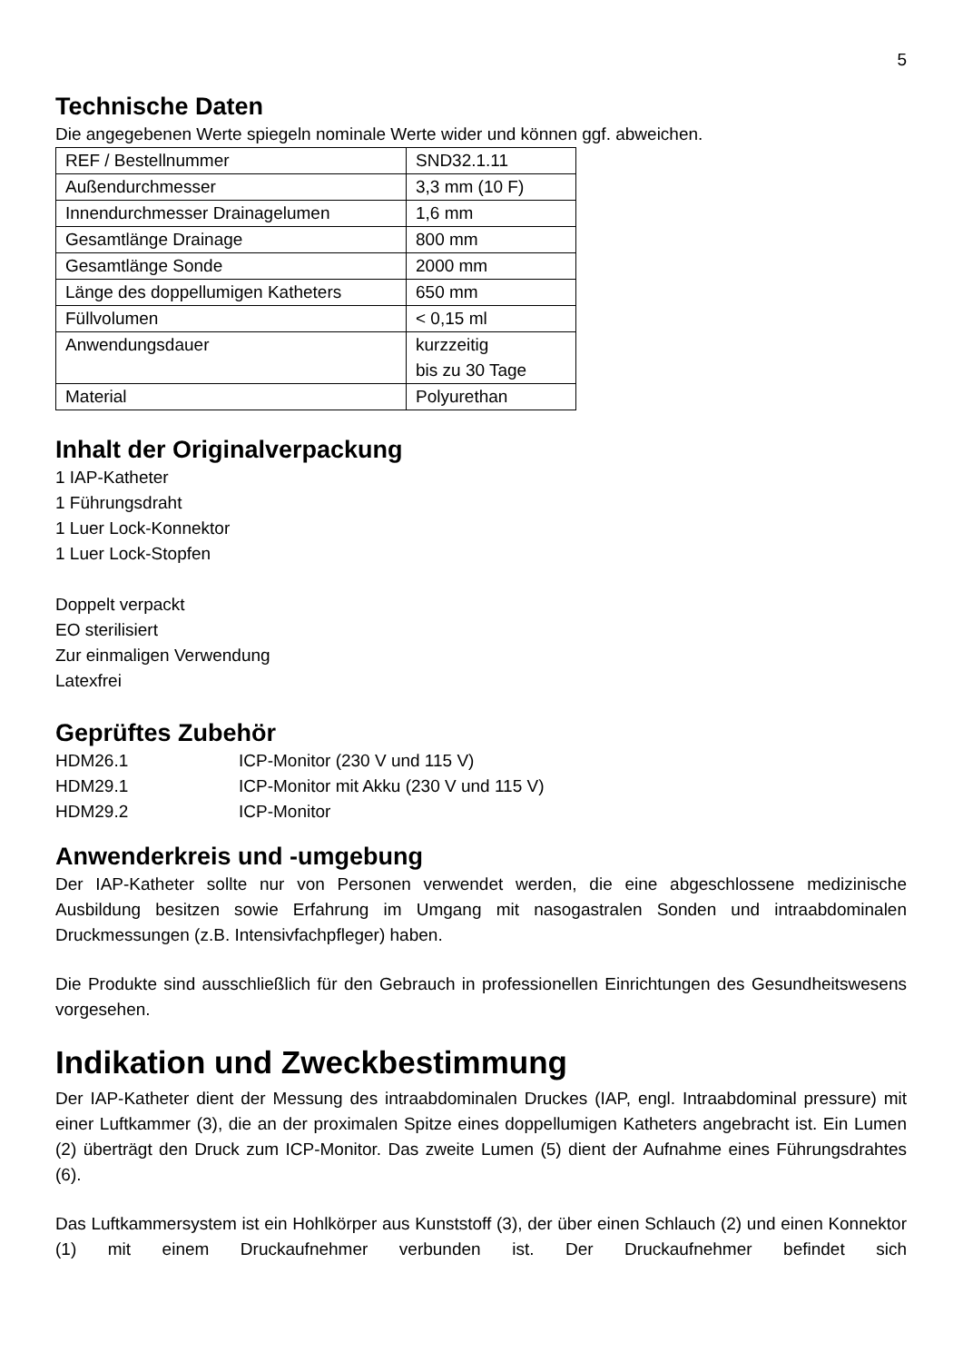5
Technische Daten
Die angegebenen Werte spiegeln nominale Werte wider und können ggf. abweichen.
| REF / Bestellnummer | SND32.1.11 |
| Außendurchmesser | 3,3 mm (10 F) |
| Innendurchmesser Drainagelumen | 1,6 mm |
| Gesamtlänge Drainage | 800 mm |
| Gesamtlänge Sonde | 2000 mm |
| Länge des doppellumigen Katheters | 650 mm |
| Füllvolumen | < 0,15 ml |
| Anwendungsdauer | kurzzeitig bis zu 30 Tage |
| Material | Polyurethan |
Inhalt der Originalverpackung
1 IAP-Katheter
1 Führungsdraht
1 Luer Lock-Konnektor
1 Luer Lock-Stopfen
Doppelt verpackt
EO sterilisiert
Zur einmaligen Verwendung
Latexfrei
Geprüftes Zubehör
| HDM26.1 | ICP-Monitor (230 V und 115 V) |
| HDM29.1 | ICP-Monitor mit Akku (230 V und 115 V) |
| HDM29.2 | ICP-Monitor |
Anwenderkreis und -umgebung
Der IAP-Katheter sollte nur von Personen verwendet werden, die eine abgeschlossene medizinische Ausbildung besitzen sowie Erfahrung im Umgang mit nasogastralen Sonden und intraabdominalen Druckmessungen (z.B. Intensivfachpfleger) haben.
Die Produkte sind ausschließlich für den Gebrauch in professionellen Einrichtungen des Gesundheitswesens vorgesehen.
Indikation und Zweckbestimmung
Der IAP-Katheter dient der Messung des intraabdominalen Druckes (IAP, engl. Intraabdominal pressure) mit einer Luftkammer (3), die an der proximalen Spitze eines doppellumigen Katheters angebracht ist. Ein Lumen (2) überträgt den Druck zum ICP-Monitor. Das zweite Lumen (5) dient der Aufnahme eines Führungsdrahtes (6).
Das Luftkammersystem ist ein Hohlkörper aus Kunststoff (3), der über einen Schlauch (2) und einen Konnektor (1) mit einem Druckaufnehmer verbunden ist. Der Druckaufnehmer befindet sich